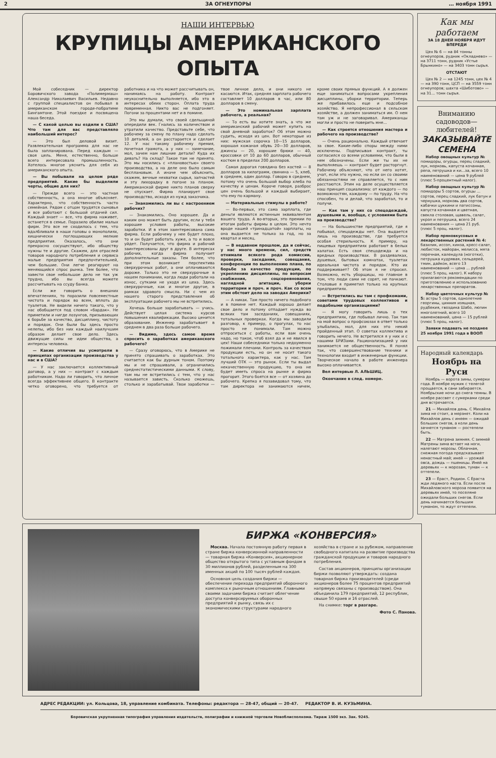2 ЗА ОГНЕУПОРЫ … ноября 1991
НАШИ ИНТЕРВЬЮ
КРУПИЦЫ АМЕРИКАНСКОГО ОПЫТА
Мой собеседник — директор Боровичского завода «Полимермаш» Александр Николаевич Васильев. Недавно с группой специалистов он побывал в американском городе-побратиме Бингамтоне. Этой поездке и посвящена наша беседа.
— С какой целью вы ездили в США? Что там для вас представляло наибольший интерес?
— Это был деловой визит. Развлекательная программа для нас не была запланирована. Перед каждым — своя цель. Меня, естественно, больше всего интересовала промышленность. Хотелось многое уяснить для себя из американского опыта.
— Вы побывали на целом ряде предприятий. Какие бы выделили черты, общие для них?
— Прежде всего — это частная собственность, а она многое объясняет. Характерно, что собственность часто семейная. Рядом с отцом трудятся сыновья и все работают с большой отдачей сил. Каждый знает — все, что фирма наживет, останется в семье. Поразило обилие малых фирм. Это все не сходилось с тем, что вдалбливали в наши головы о монополиях, хищнически поглощающих мелкие предприятия. Оказалось, что они прекрасно сосуществуют, ибо обществу нужны те и другие. Скажем, для отраслей товаров народного потребления и сервиса малые предприятия предпочтительней, чем большие. Они легче реагируют на меняющийся спрос рынка. Тем более, что завести свое небольшое дело не так уж трудно, ибо вы всегда можете рассчитывать на ссуду банка.
Если же говорить о внешних впечатлениях, то поразили повсеместные чистота и порядок во всем, вплоть до туалетов. Не видели ничего такого, что у нас обобщается под словом «бардак». Не приметили и нигде лозунгов, призывающих к борьбе за качество, дисциплину, чистоту и порядок. Они были бы здесь просто нелепы, ибо без них каждый наилучшим образом делает свое дело. Здесь движущие силы не идеи общества, а интересы человека.
— Какие отличия вы усмотрели в принципах организации производства у нас и в США?
— У нас заключается коллективный договор, а у них — контракт с каждым работником. Надо ли говорить, что личное всегда эффективнее общего. В контракте четко оговорено, что требуется от работника и на что может рассчитывать он, нанимаясь на работу. Контракт неукоснительно выполняется, ибо это в интересах обеих сторон. Оплата труда повременная. Никто вас не подгоняет. Погони за процентами нет и в помине.
Это мы думали, что своей сдельщиной опередили век. Гнались за количеством и утратили качество. Представьте себе, что рабочему за смену по плану надо сделать 10 деталей, а он расстарается и сделает 12. У нас такому рабочему премия, почетная грамота, а у них — замечание, мол, зачем нам лишние детали? Куда их девать? На склад? Такое там не принято. Это мы носились с «плановостью» своего производства, а на деле оно было самым бесплановым. А иначе чем объяснить, скажем, вечные нехватки сырья, запчастей и эту лихорадку в погоне за планом. Американской фирме никто планов сверху не спускает. Фирма планирует свое производство, исходя из нужд заказчика.
— Знакомились ли вы с настроением рабочих?
— Знакомились. Оно хорошее. Да и каким оно может быть другим, если у тебя хорошие условия работы, высокие заработки. И в этом заинтересована сама фирма. Если рабочему у нее будет плохо, то и он будет работать хуже, а то и вовсе уйдет. Получается, что фирма и рабочий заинтересованы друг в друге. В интересах рабочих, когда фирма получает дополнительные заказы. Тем более, что при этом возникает перспектива сверхурочных работ, а они оплачиваются дороже. Только это не сверхурочные в нашем понимании, когда люди работали на износ, сутками не уходя из цеха. Здесь сверхурочные, как и многое другое, в рамках здравого смысла. Ни с чем из нашего старого представления об эксплуатации рабочего мы не встретились.
Хочешь больше зарабатывать — учись. Действует целая система курсов повышения квалификации. Высоко ценится образование. Инженер зарабатывает в среднем в два раза больше рабочего.
— Видимо, здесь самое время спросить о заработках американского рабочего?
— Сразу оговорюсь, что в Америке не принято спрашивать о заработках. Это считается как бы дурным тоном. Поэтому мы и не спрашивали, а ограничились среднестатистическими данными. К слову, там мы не встретились с тем, что у нас называется зависть. Сколько сможешь, столько и зарабатывай. Твои заработки — твое личное дело, и они никого не касаются. Итак, средняя зарплата рабочего составляет 10 долларов в час, или 80 долларов в смену.
— Это номинальная зарплата рабочего, а реальная?
— То есть вы хотите знать, а что же американский рабочий может купить на свой дневной заработок? Об этом можно судить, исходя из цен. Вот некоторые из них: мужская сорочка 10—15 долларов, хорошая кожаная обувь 20—30 долларов, джинсы — 20, хорошие брюки — 40, кроссовки от 10 до 60 долларов, обычный костюм в пределах 200 долларов.
Самая дорогая говядина без костей — 8 долларов за килограмм, свинина — 5, хлеб, в среднем, один доллар. Говорю в среднем, потому что очень большой выбор хлеба по качеству и ценам. Короче говоря, разброс цен очень большой и каждый выбирает, что ему по карману.
— Материальные стимулы в работе?
— Во-первых, это сама зарплата, где деньги являются истинным эквивалентом вашего труда. А во-вторых, это премии по итогам работы фирмы в целом. Это нечто вроде нашей «тринадцатой» зарплаты, но она выдается не только за год, но за квартал и месяц.
— В недавнем прошлом, да и сейчас, у нас много времени, сил, средств отнимали всякого рода комиссии, проверки, заседания, совещания, конференции по выполнению плана, по борьбе за качество продукции, по укреплению дисциплины, по вопросам снабжения, соцсоревнования, наглядной агитации, уборки территории и проч. и проч. Как со всем этим обстоит дело на заводах Америки?
— А никак. Там просто ничего подобного и в помине нет. Каждый хорошо делает свое дело и потому отпадает нужда во всяких там заседаниях, совещаниях, тотальных проверках. Когда мы заводили разговор, к примеру, о прогулах, то нас просто не понимали. Там можно отпроситься с работы, если вам очень надо, но такое, чтоб взял да и не явился в цех! Наши собеседники только недоуменно пожимали плечами. Контроль за качеством продукции есть, но он не носит такого тотального характера, как у нас. Там лучший ОТК — это рынок. Если ты выдал некачественную продукцию, то она не будет иметь спроса на рынке и фирма прогорит. Этого боятся все — от хозяина до рабочего. Крепко я позавидовал тому, что там директора не занимаются ничем, кроме своих прямых функций. А я должен еще заниматься вопросами укрепления дисциплины, уборки территории. Теперь же прибавилось еще и подсобное хозяйство. Я непрофессионал в сельском хозяйстве, а должен заниматься им. О нем там уж и не заговаривал. Американцы могли и просто не поверить мне...
— Как строятся отношения мастера и рабочего на производстве?
— Очень рационально. Каждый отвечает за свое. Какие-либо споры между ними исключены. Подписывая контракт, ты согласился со всеми условиями, что были в нем обозначены. Если же ты их не выполняешь — контракт будет расторгнут. Рабочему объясняют, что от него хотят, учат, если это нужно, но если он со своими обязанностями не справляется, то с ним расстаются. Этим на деле осуществляется наш принцип социализма: от каждого — по возможностям, каждому — по труду. На что способен, то и делай, что заработал, то и получи.
— Как там у них со спецодеждой, душевыми и, вообще, с условиями быта на производстве?
— На большинстве предприятий, где я побывал, спецодежды нет. Она выдается лишь на производстве, где требуется особая стерильность. К примеру, на пищевых предприятиях работают в белых халатах. Есть своя спецодежда и на вредных производствах. В раздевалках, душевых, бытовых комнатах, туалетах идеальная чистота и порядок. Кто их поддерживает? Об этом я не спросил. Возможно, есть уборщицы, но главное в том, что люди сами не сорят, не пачкают. Столовые я приметил только на крупных предприятиях.
— Встретились вы там с профкомами, советами трудовых коллективов и подобными организациями?
— Я могу говорить лишь о тех предприятиях, где побывал лично. Так там на мой вопрос о профсоюзах в ответ только улыбались, мол, для них это некий пройденный этап. О советах коллектива и говорить нечего. Не встретился я у них и с нашими БРИЗами. Рационализацией у них занимается не общественность. Я понял так, что совершенствование техники и технологии входит в инженерные функции. Творческое начало в работе инженера высоко оплачивается.
Вел интервью Л. АЛЬШИЦ.
Окончание в след. номере.
Как мы работаем
ЗА 18 ДНЕЙ НОЯБРЯ ИДУТ ВПЕРЕДИ
Цех № 6 — на 84 тонны огнеупоров, рудник «Окладнево» — на 3711 тонн, рудник «Устье Брынкино» — на 3403 тонн сырья.
ОТСТАЮТ
Цех № 2 — на 1245 тонн, цех № 4 — на 390 тонн, ЦСП — на 3559 тонн огнеупоров; шахта «Шиботово» — на 31… тонн сырья.
Вниманию садоводов—любителей!
ЗАКАЗЫВАЙТЕ СЕМЕНА
Набор овощных культур № помидоры, огурцы, перец сладкий, лук, морковь, капуста кочанная, репа, петрушка и ки…за, всего 10 наименований — цена 9 рублей (плюс 5-процентный налог).
Набор овощных культур № помидоры 5 сортов, огурцы … сортов, перец сладкий, лук батун и чернушка, морковь два сортов, кабачки цуккини и патиссоны, капуста кочанная и цветная, свекла столовая, щавель, салат, укроп и петрушка, всего 24 наименования — цена 21 руб. (плюс 5 проц. налог).
Набор пряновкусовых и лекарственных растений № 4: базилик, иссоп, кинза, кресс-салат, любисток, майоран, мелисса, мята перечная, календула (ноготки), петрушка кудрявая, сельдерей, тмин, дайкон, всего 13 наименований — цена … рублей (плюс 5 проц. налог). К набору прилагаются рекомендации по приготовлению и использованию лекарственных препаратов.
Набор цветочных культур № 5: астры 5 сортов, однолетние георгины, цинния изящная, рудбекия, гвоздика Шабо, люпин многолетний, всего 10 наименований, цена — 15 рублей (плюс 5 проц. налог).
Заявки подавать не позднее 25 ноября 1991 года в ВООП
Народный календарь
Ноябрь на Руси
Ноябрь — ворота зимы, сумерки года. В ноябре мужик с телегой прощается, в сани забирается. Ноябрьские ночи до снега темны. В ноябре рассвет с сумерками среди дня встречается.
21 — Михайлов день. С Михайла зима не стоит, а мерзнет. Коли на Михайлов день с инеем — ожидай больших снегов, а коли день зачнется туманом — ростепели быть.
22 — Матрена зимняя. С зимней Матрены зима встает на ноги, налетают морозы. Облачная, снежная погода предсказывает ненастный май; иней — урожай овса, дождь — пшеницы. Иней на деревьях — к морозам, туман — к оттепели.
23 — Ераст, Родион. С Ераста жди ледяного наста. Если после Михайловского мороза появится на деревьях иней, то поселяне ожидали больших снегов. Если день начинается большим туманом, то ждут оттепели.
БИРЖА «КОНВЕРСИЯ»
Москва. Начала постоянную работу первая в стране биржа конверсионной направленности — товарная биржа «Конверсия», акционерное общество открытого типа с уставным фондом в 30 миллионов рублей, разделенным на 300 именных акций по 100 тысяч рублей каждая.
Основная цель создания биржи — обеспечение перехода предприятий оборонного комплекса к рыночным отношениям. Главными своими задачами биржа считает облегчение доступа конверсируемых оборонных предприятий к рынку, связь их с экономическими структурами народного хозяйства в стране и за рубежом, направление свободного капитала на развитие производства гражданской продукции и товаров народного потребления.
Состав акционеров, принципы организации биржи позволяют утверждать: создана товарная биржа производителей (среди акционеров более 75 процентов предприятий напрямую связаны с производством). Она объединила 179 предприятий, 12 республик, свыше 50 краев и 16 отраслей.
На снимке: торг в разгаре.
Фото С. Панова.
АДРЕС РЕДАКЦИИ: ул. Кольцова, 18, управление комбината. Телефоны: редактора — 28-47, общий — 20-47. РЕДАКТОР В. И. КУЗЬМИНА.
Боровичская укрупненная типография управления издательств, полиграфии и книжной торговли Новоблисполкома. Тираж 1500 экз. Зак. 9245.